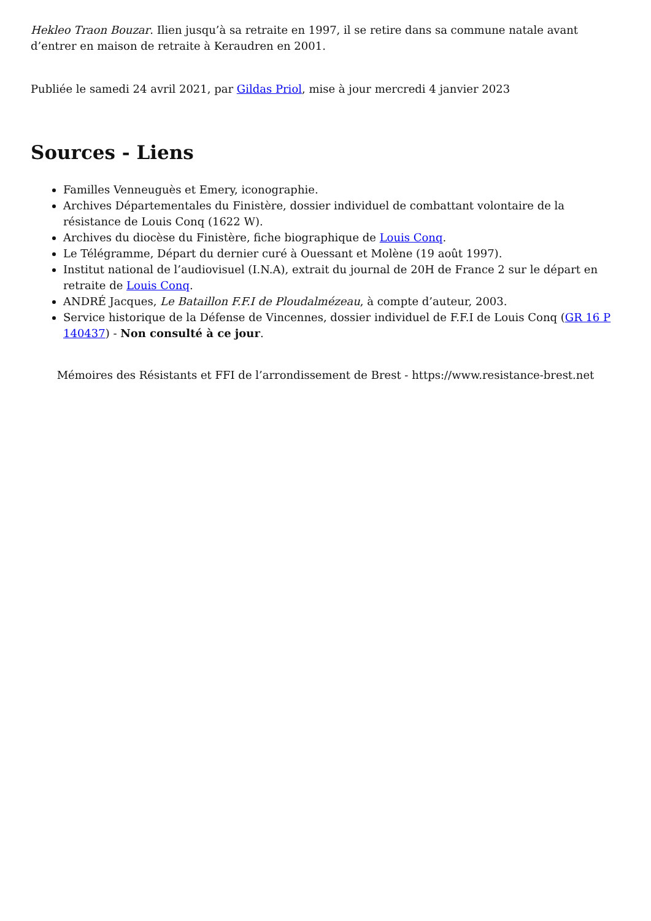Hekleo Traon Bouzar. Ilien jusqu’à sa retraite en 1997, il se retire dans sa commune natale avant d’entrer en maison de retraite à Keraudren en 2001.
Publiée le samedi 24 avril 2021, par Gildas Priol, mise à jour mercredi 4 janvier 2023
Sources - Liens
Familles Venneuguès et Emery, iconographie.
Archives Départementales du Finistère, dossier individuel de combattant volontaire de la résistance de Louis Conq (1622 W).
Archives du diocèse du Finistère, fiche biographique de Louis Conq.
Le Télégramme, Départ du dernier curé à Ouessant et Molène (19 août 1997).
Institut national de l’audiovisuel (I.N.A), extrait du journal de 20H de France 2 sur le départ en retraite de Louis Conq.
ANDRÉ Jacques, Le Bataillon F.F.I de Ploudalmézeau, à compte d’auteur, 2003.
Service historique de la Défense de Vincennes, dossier individuel de F.F.I de Louis Conq (GR 16 P 140437) - Non consulté à ce jour.
Mémoires des Résistants et FFI de l’arrondissement de Brest - https://www.resistance-brest.net